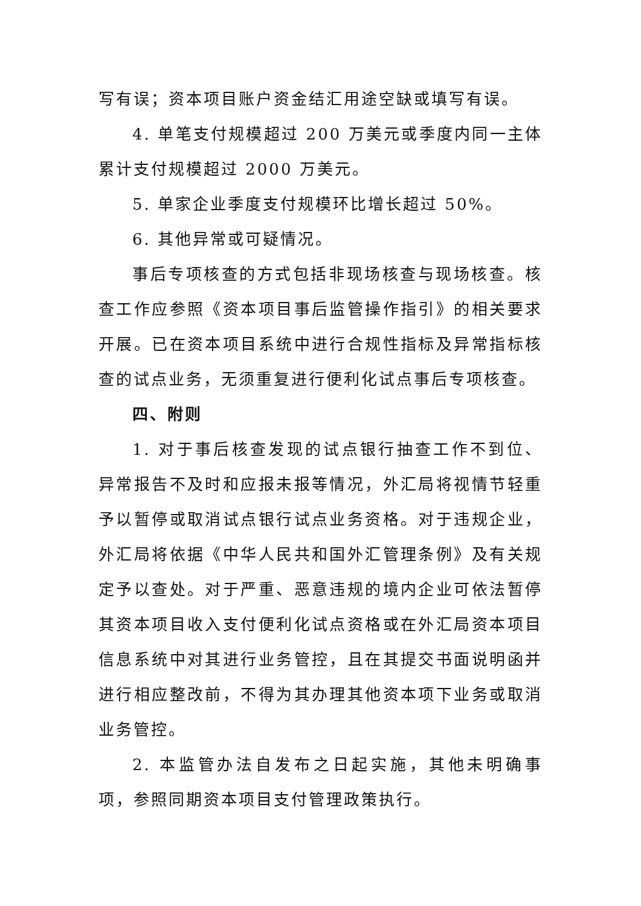写有误；资本项目账户资金结汇用途空缺或填写有误。
4. 单笔支付规模超过 200 万美元或季度内同一主体累计支付规模超过 2000 万美元。
5. 单家企业季度支付规模环比增长超过 50%。
6. 其他异常或可疑情况。
事后专项核查的方式包括非现场核查与现场核查。核查工作应参照《资本项目事后监管操作指引》的相关要求开展。已在资本项目系统中进行合规性指标及异常指标核查的试点业务，无须重复进行便利化试点事后专项核查。
四、附则
1. 对于事后核查发现的试点银行抽查工作不到位、异常报告不及时和应报未报等情况，外汇局将视情节轻重予以暂停或取消试点银行试点业务资格。对于违规企业，外汇局将依据《中华人民共和国外汇管理条例》及有关规定予以查处。对于严重、恶意违规的境内企业可依法暂停其资本项目收入支付便利化试点资格或在外汇局资本项目信息系统中对其进行业务管控，且在其提交书面说明函并进行相应整改前，不得为其办理其他资本项下业务或取消业务管控。
2. 本监管办法自发布之日起实施，其他未明确事项，参照同期资本项目支付管理政策执行。